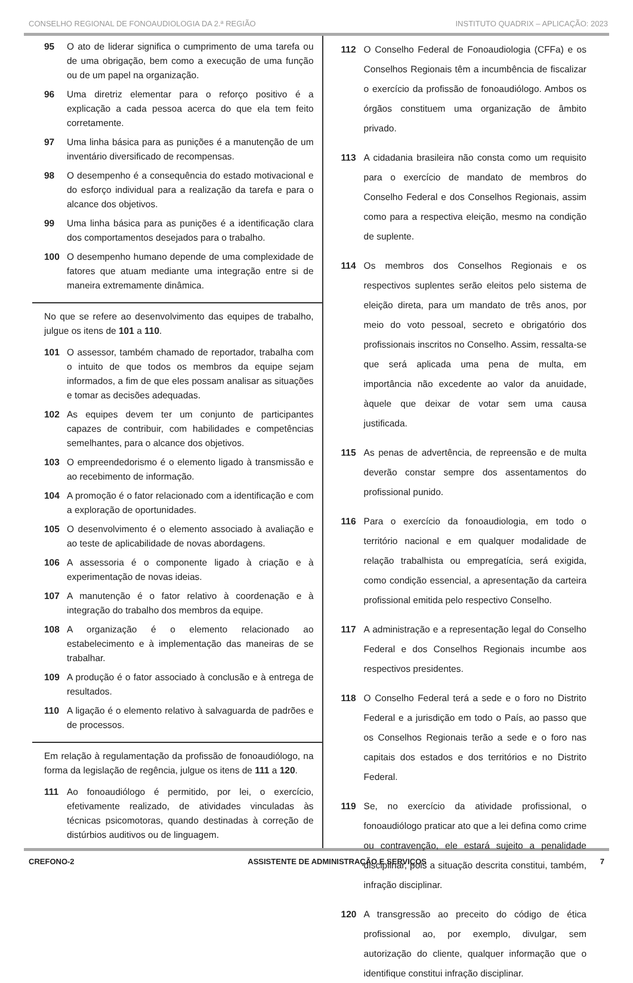CONSELHO REGIONAL DE FONOAUDIOLOGIA DA 2.ª REGIÃO INSTITUTO QUADRIX – APLICAÇÃO: 2023
95 O ato de liderar significa o cumprimento de uma tarefa ou de uma obrigação, bem como a execução de uma função ou de um papel na organização.
96 Uma diretriz elementar para o reforço positivo é a explicação a cada pessoa acerca do que ela tem feito corretamente.
97 Uma linha básica para as punições é a manutenção de um inventário diversificado de recompensas.
98 O desempenho é a consequência do estado motivacional e do esforço individual para a realização da tarefa e para o alcance dos objetivos.
99 Uma linha básica para as punições é a identificação clara dos comportamentos desejados para o trabalho.
100 O desempenho humano depende de uma complexidade de fatores que atuam mediante uma integração entre si de maneira extremamente dinâmica.
No que se refere ao desenvolvimento das equipes de trabalho, julgue os itens de 101 a 110.
101 O assessor, também chamado de reportador, trabalha com o intuito de que todos os membros da equipe sejam informados, a fim de que eles possam analisar as situações e tomar as decisões adequadas.
102 As equipes devem ter um conjunto de participantes capazes de contribuir, com habilidades e competências semelhantes, para o alcance dos objetivos.
103 O empreendedorismo é o elemento ligado à transmissão e ao recebimento de informação.
104 A promoção é o fator relacionado com a identificação e com a exploração de oportunidades.
105 O desenvolvimento é o elemento associado à avaliação e ao teste de aplicabilidade de novas abordagens.
106 A assessoria é o componente ligado à criação e à experimentação de novas ideias.
107 A manutenção é o fator relativo à coordenação e à integração do trabalho dos membros da equipe.
108 A organização é o elemento relacionado ao estabelecimento e à implementação das maneiras de se trabalhar.
109 A produção é o fator associado à conclusão e à entrega de resultados.
110 A ligação é o elemento relativo à salvaguarda de padrões e de processos.
Em relação à regulamentação da profissão de fonoaudiólogo, na forma da legislação de regência, julgue os itens de 111 a 120.
111 Ao fonoaudiólogo é permitido, por lei, o exercício, efetivamente realizado, de atividades vinculadas às técnicas psicomotoras, quando destinadas à correção de distúrbios auditivos ou de linguagem.
112 O Conselho Federal de Fonoaudiologia (CFFa) e os Conselhos Regionais têm a incumbência de fiscalizar o exercício da profissão de fonoaudiólogo. Ambos os órgãos constituem uma organização de âmbito privado.
113 A cidadania brasileira não consta como um requisito para o exercício de mandato de membros do Conselho Federal e dos Conselhos Regionais, assim como para a respectiva eleição, mesmo na condição de suplente.
114 Os membros dos Conselhos Regionais e os respectivos suplentes serão eleitos pelo sistema de eleição direta, para um mandato de três anos, por meio do voto pessoal, secreto e obrigatório dos profissionais inscritos no Conselho. Assim, ressalta-se que será aplicada uma pena de multa, em importância não excedente ao valor da anuidade, àquele que deixar de votar sem uma causa justificada.
115 As penas de advertência, de repreensão e de multa deverão constar sempre dos assentamentos do profissional punido.
116 Para o exercício da fonoaudiologia, em todo o território nacional e em qualquer modalidade de relação trabalhista ou empregatícia, será exigida, como condição essencial, a apresentação da carteira profissional emitida pelo respectivo Conselho.
117 A administração e a representação legal do Conselho Federal e dos Conselhos Regionais incumbe aos respectivos presidentes.
118 O Conselho Federal terá a sede e o foro no Distrito Federal e a jurisdição em todo o País, ao passo que os Conselhos Regionais terão a sede e o foro nas capitais dos estados e dos territórios e no Distrito Federal.
119 Se, no exercício da atividade profissional, o fonoaudiólogo praticar ato que a lei defina como crime ou contravenção, ele estará sujeito a penalidade disciplinar, pois a situação descrita constitui, também, infração disciplinar.
120 A transgressão ao preceito do código de ética profissional ao, por exemplo, divulgar, sem autorização do cliente, qualquer informação que o identifique constitui infração disciplinar.
CREFONO-2 ASSISTENTE DE ADMINISTRAÇÃO E SERVIÇOS 7